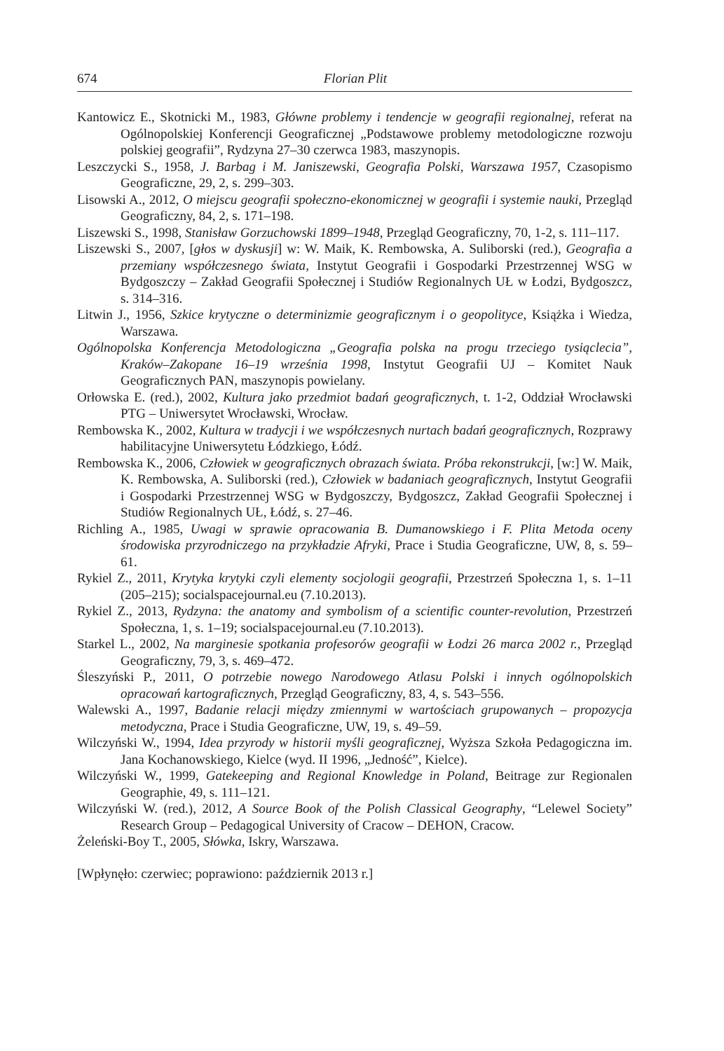674 Florian Plit
Kantowicz E., Skotnicki M., 1983, Główne problemy i tendencje w geografii regionalnej, referat na Ogólnopolskiej Konferencji Geograficznej „Podstawowe problemy metodologiczne rozwoju polskiej geografii”, Rydzyna 27–30 czerwca 1983, maszynopis.
Leszczycki S., 1958, J. Barbag i M. Janiszewski, Geografia Polski, Warszawa 1957, Czasopismo Geograficzne, 29, 2, s. 299–303.
Lisowski A., 2012, O miejscu geografii społeczno-ekonomicznej w geografii i systemie nauki, Przegląd Geograficzny, 84, 2, s. 171–198.
Liszewski S., 1998, Stanisław Gorzuchowski 1899–1948, Przegląd Geograficzny, 70, 1-2, s. 111–117.
Liszewski S., 2007, [głos w dyskusji] w: W. Maik, K. Rembowska, A. Suliborski (red.), Geografia a przemiany współczesnego świata, Instytut Geografii i Gospodarki Przestrzennej WSG w Bydgoszczy – Zakład Geografii Społecznej i Studiów Regionalnych UŁ w Łodzi, Bydgoszcz, s. 314–316.
Litwin J., 1956, Szkice krytyczne o determinizmie geograficznym i o geopolityce, Książka i Wiedza, Warszawa.
Ogólnopolska Konferencja Metodologiczna „Geografia polska na progu trzeciego tysiąclecia”, Kraków–Zakopane 16–19 września 1998, Instytut Geografii UJ – Komitet Nauk Geograficznych PAN, maszynopis powielany.
Orłowska E. (red.), 2002, Kultura jako przedmiot badań geograficznych, t. 1-2, Oddział Wrocławski PTG – Uniwersytet Wrocławski, Wrocław.
Rembowska K., 2002, Kultura w tradycji i we współczesnych nurtach badań geograficznych, Rozprawy habilitacyjne Uniwersytetu Łódzkiego, Łódź.
Rembowska K., 2006, Człowiek w geograficznych obrazach świata. Próba rekonstrukcji, [w:] W. Maik, K. Rembowska, A. Suliborski (red.), Człowiek w badaniach geograficznych, Instytut Geografii i Gospodarki Przestrzennej WSG w Bydgoszczy, Bydgoszcz, Zakład Geografii Społecznej i Studiów Regionalnych UŁ, Łódź, s. 27–46.
Richling A., 1985, Uwagi w sprawie opracowania B. Dumanowskiego i F. Plita Metoda oceny środowiska przyrodniczego na przykładzie Afryki, Prace i Studia Geograficzne, UW, 8, s. 59–61.
Rykiel Z., 2011, Krytyka krytyki czyli elementy socjologii geografii, Przestrzeń Społeczna 1, s. 1–11 (205–215); socialspacejournal.eu (7.10.2013).
Rykiel Z., 2013, Rydzyna: the anatomy and symbolism of a scientific counter-revolution, Przestrzeń Społeczna, 1, s. 1–19; socialspacejournal.eu (7.10.2013).
Starkel L., 2002, Na marginesie spotkania profesorów geografii w Łodzi 26 marca 2002 r., Przegląd Geograficzny, 79, 3, s. 469–472.
Śleszyński P., 2011, O potrzebie nowego Narodowego Atlasu Polski i innych ogólnopolskich opracowań kartograficznych, Przegląd Geograficzny, 83, 4, s. 543–556.
Walewski A., 1997, Badanie relacji między zmiennymi w wartościach grupowanych – propozycja metodyczna, Prace i Studia Geograficzne, UW, 19, s. 49–59.
Wilczyński W., 1994, Idea przyrody w historii myśli geograficznej, Wyższa Szkoła Pedagogiczna im. Jana Kochanowskiego, Kielce (wyd. II 1996, „Jedność”, Kielce).
Wilczyński W., 1999, Gatekeeping and Regional Knowledge in Poland, Beitrage zur Regionalen Geographie, 49, s. 111–121.
Wilczyński W. (red.), 2012, A Source Book of the Polish Classical Geography, “Lelewel Society” Research Group – Pedagogical University of Cracow – DEHON, Cracow.
Żeleński-Boy T., 2005, Słówka, Iskry, Warszawa.
[Wpłynęło: czerwiec; poprawiono: październik 2013 r.]